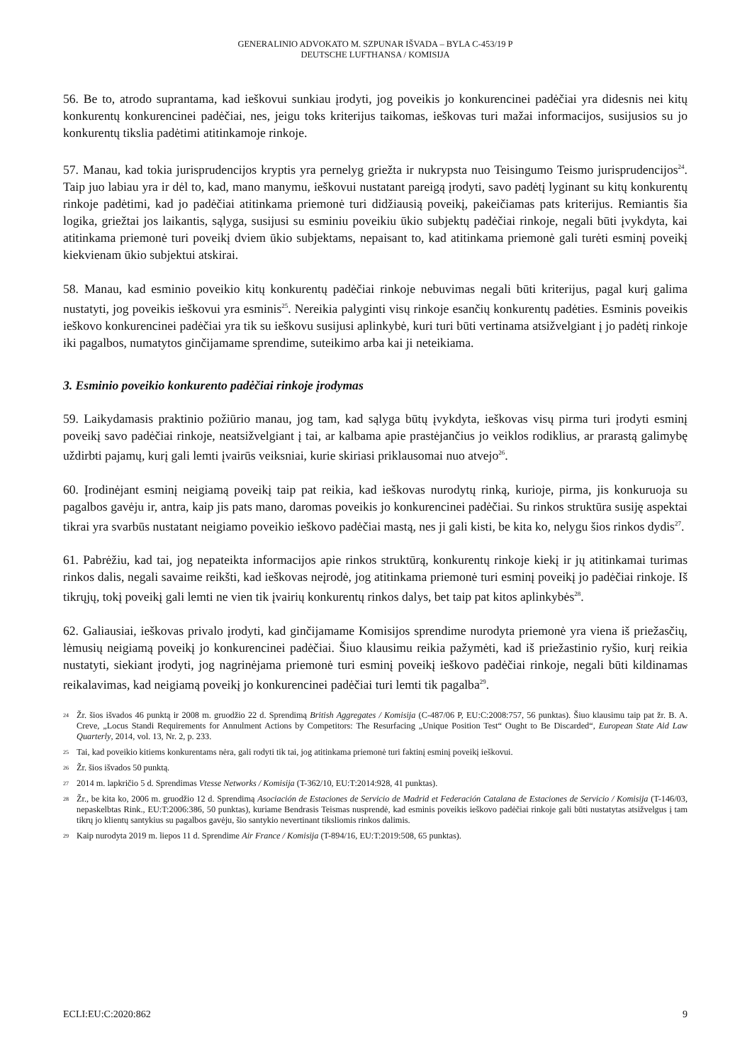GENERALINIO ADVOKATO M. SZPUNAR IŠVADA – BYLA C-453/19 P
DEUTSCHE LUFTHANSA / KOMISIJA
56. Be to, atrodo suprantama, kad ieškovui sunkiau įrodyti, jog poveikis jo konkurencinei padėčiai yra didesnis nei kitų konkurentų konkurencinei padėčiai, nes, jeigu toks kriterijus taikomas, ieškovas turi mažai informacijos, susijusios su jo konkurentų tikslia padėtimi atitinkamoje rinkoje.
57. Manau, kad tokia jurisprudencijos kryptis yra pernelyg griežta ir nukrypsta nuo Teisingumo Teismo jurisprudencijos<sup>24</sup>. Taip juo labiau yra ir dėl to, kad, mano manymu, ieškovui nustatant pareigą įrodyti, savo padėtį lyginant su kitų konkurentų rinkoje padėtimi, kad jo padėčiai atitinkama priemonė turi didžiausią poveikį, pakeičiamas pats kriterijus. Remiantis šia logika, griežtai jos laikantis, sąlyga, susijusi su esminiu poveikiu ūkio subjektų padėčiai rinkoje, negali būti įvykdyta, kai atitinkama priemonė turi poveikį dviem ūkio subjektams, nepaisant to, kad atitinkama priemonė gali turėti esminį poveikį kiekvienam ūkio subjektui atskirai.
58. Manau, kad esminio poveikio kitų konkurentų padėčiai rinkoje nebuvimas negali būti kriterijus, pagal kurį galima nustatyti, jog poveikis ieškovui yra esminis<sup>25</sup>. Nereikia palyginti visų rinkoje esančių konkurentų padėties. Esminis poveikis ieškovo konkurencinei padėčiai yra tik su ieškovu susijusi aplinkybė, kuri turi būti vertinama atsižvelgiant į jo padėtį rinkoje iki pagalbos, numatytos ginčijamame sprendime, suteikimo arba kai ji neteikiama.
3. Esminio poveikio konkurento padėčiai rinkoje įrodymas
59. Laikydamasis praktinio požiūrio manau, jog tam, kad sąlyga būtų įvykdyta, ieškovas visų pirma turi įrodyti esminį poveikį savo padėčiai rinkoje, neatsižvelgiant į tai, ar kalbama apie prastėjančius jo veiklos rodiklius, ar prarastą galimybę uždirbti pajamų, kurį gali lemti įvairūs veiksniai, kurie skiriasi priklausomai nuo atvejo<sup>26</sup>.
60. Įrodinėjant esminį neigiamą poveikį taip pat reikia, kad ieškovas nurodytų rinką, kurioje, pirma, jis konkuruoja su pagalbos gavėju ir, antra, kaip jis pats mano, daromas poveikis jo konkurencinei padėčiai. Su rinkos struktūra susiję aspektai tikrai yra svarbūs nustatant neigiamo poveikio ieškovo padėčiai mastą, nes ji gali kisti, be kita ko, nelygu šios rinkos dydis<sup>27</sup>.
61. Pabrėžiu, kad tai, jog nepateikta informacijos apie rinkos struktūrą, konkurentų rinkoje kiekį ir jų atitinkamai turimas rinkos dalis, negali savaime reikšti, kad ieškovas neįrodė, jog atitinkama priemonė turi esminį poveikį jo padėčiai rinkoje. Iš tikrųjų, tokį poveikį gali lemti ne vien tik įvairių konkurentų rinkos dalys, bet taip pat kitos aplinkybės<sup>28</sup>.
62. Galiausiai, ieškovas privalo įrodyti, kad ginčijamame Komisijos sprendime nurodyta priemonė yra viena iš priežasčių, lėmusių neigiamą poveikį jo konkurencinei padėčiai. Šiuo klausimu reikia pažymėti, kad iš priežastinio ryšio, kurį reikia nustatyti, siekiant įrodyti, jog nagrinėjama priemonė turi esminį poveikį ieškovo padėčiai rinkoje, negali būti kildinamas reikalavimas, kad neigiamą poveikį jo konkurencinei padėčiai turi lemti tik pagalba<sup>29</sup>.
24 Žr. šios išvados 46 punktą ir 2008 m. gruodžio 22 d. Sprendimą British Aggregates / Komisija (C-487/06 P, EU:C:2008:757, 56 punktas). Šiuo klausimu taip pat žr. B. A. Creve, „Locus Standi Requirements for Annulment Actions by Competitors: The Resurfacing „Unique Position Test“ Ought to Be Discarded“, European State Aid Law Quarterly, 2014, vol. 13, Nr. 2, p. 233.
25 Tai, kad poveikio kitiems konkurentams nėra, gali rodyti tik tai, jog atitinkama priemonė turi faktinį esminį poveikį ieškovui.
26 Žr. šios išvados 50 punktą.
27 2014 m. lapkričio 5 d. Sprendimas Vtesse Networks / Komisija (T-362/10, EU:T:2014:928, 41 punktas).
28 Žr., be kita ko, 2006 m. gruodžio 12 d. Sprendimą Asociación de Estaciones de Servicio de Madrid et Federación Catalana de Estaciones de Servicio / Komisija (T-146/03, nepaskelbtas Rink., EU:T:2006:386, 50 punktas), kuriame Bendrasis Teismas nusprendė, kad esminis poveikis ieškovo padėčiai rinkoje gali būti nustatytas atsižvelgus į tam tikrų jo klientų santykius su pagalbos gavėju, šio santykio nevertinant tiksliomis rinkos dalimis.
29 Kaip nurodyta 2019 m. liepos 11 d. Sprendime Air France / Komisija (T-894/16, EU:T:2019:508, 65 punktas).
ECLI:EU:C:2020:862 9